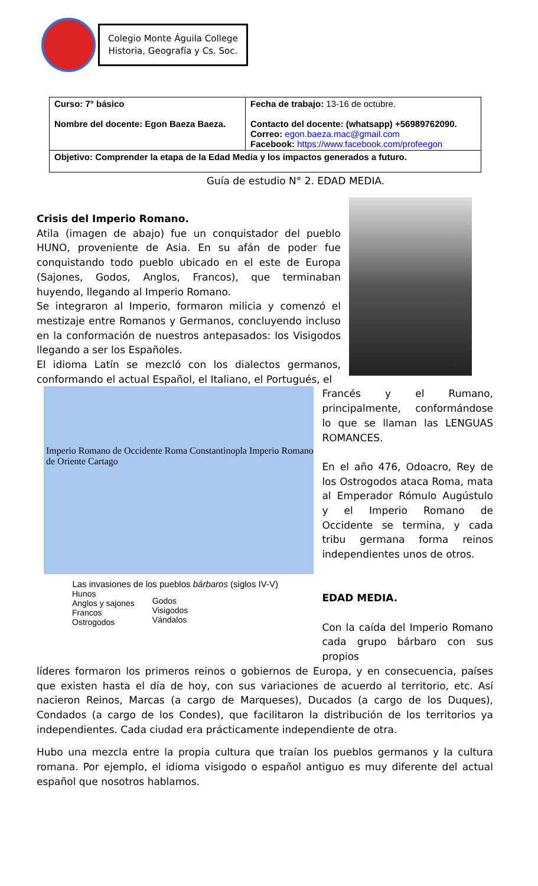Colegio Monte Águila College
Historia, Geografía y Cs. Soc.
| Curso: 7° básico Nombre del docente: Egon Baeza Baeza. | Fecha de trabajo: 13-16 de octubre. Contacto del docente: (whatsapp) +56989762090. Correo: egon.baeza.mac@gmail.com Facebook: https://www.facebook.com/profeegon |
| Objetivo: Comprender la etapa de la Edad Media y los impactos generados a futuro. | |
Guía de estudio N° 2. EDAD MEDIA.
Crisis del Imperio Romano.
Atila (imagen de abajo) fue un conquistador del pueblo HUNO, proveniente de Asia. En su afán de poder fue conquistando todo pueblo ubicado en el este de Europa (Sajones, Godos, Anglos, Francos), que terminaban huyendo, llegando al Imperio Romano.
Se integraron al Imperio, formaron milicia y comenzó el mestizaje entre Romanos y Germanos, concluyendo incluso en la conformación de nuestros antepasados: los Visigodos llegando a ser los Españoles.
El idioma Latín se mezcló con los dialectos germanos, conformando el actual Español, el Italiano, el Portugués, el
Imperio Romano de Occidente Roma Constantinopla Imperio Romano de Oriente Cartago
Las invasiones de los pueblos bárbaros (siglos IV-V)
Hunos
Anglos y sajones
Francos
Ostrogodos
Godos
Visigodos
Vándalos
Francés y el Rumano, principalmente, conformándose lo que se llaman las LENGUAS ROMANCES.
En el año 476, Odoacro, Rey de los Ostrogodos ataca Roma, mata al Emperador Rómulo Augústulo y el Imperio Romano de Occidente se termina, y cada tribu germana forma reinos independientes unos de otros.
EDAD MEDIA.
Con la caída del Imperio Romano cada grupo bárbaro con sus propios
líderes formaron los primeros reinos o gobiernos de Europa, y en consecuencia, países que existen hasta el día de hoy, con sus variaciones de acuerdo al territorio, etc. Así nacieron Reinos, Marcas (a cargo de Marqueses), Ducados (a cargo de los Duques), Condados (a cargo de los Condes), que facilitaron la distribución de los territorios ya independientes. Cada ciudad era prácticamente independiente de otra.
Hubo una mezcla entre la propia cultura que traían los pueblos germanos y la cultura romana. Por ejemplo, el idioma visigodo o español antiguo es muy diferente del actual español que nosotros hablamos.